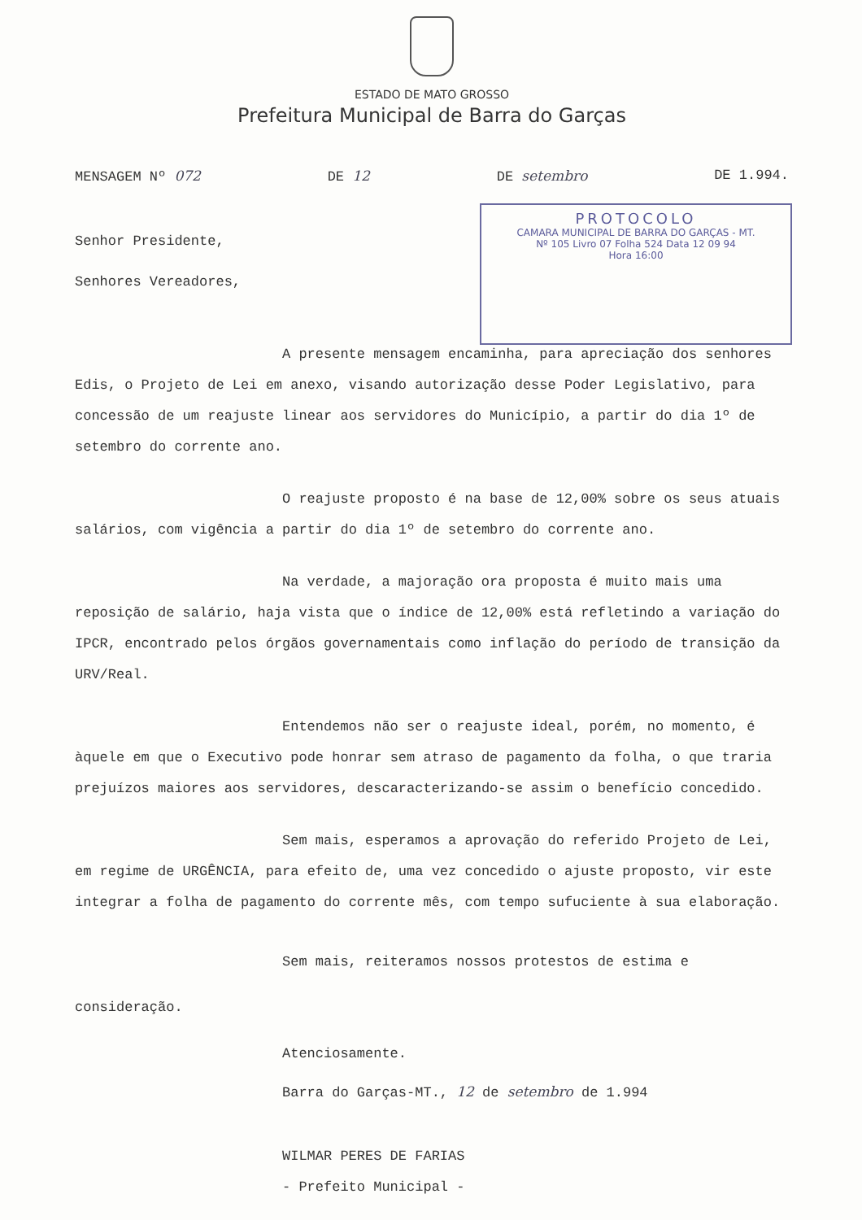ESTADO DE MATO GROSSO
Prefeitura Municipal de Barra do Garças
MENSAGEM Nº 072 DE 12 DE setembro DE 1.994.
PROTOCOLO
CAMARA MUNICIPAL DE BARRA DO GARÇAS - MT.
Nº 105 Livro 07 Folha 524 Data 12 09 94
Hora 16:00
Senhor Presidente,
Senhores Vereadores,
A presente mensagem encaminha, para apreciação dos senhores Edis, o Projeto de Lei em anexo, visando autorização desse Poder Legislativo, para concessão de um reajuste linear aos servidores do Município, a partir do dia 1º de setembro do corrente ano.
O reajuste proposto é na base de 12,00% sobre os seus atuais salários, com vigência a partir do dia 1º de setembro do corrente ano.
Na verdade, a majoração ora proposta é muito mais uma reposição de salário, haja vista que o índice de 12,00% está refletindo a variação do IPCR, encontrado pelos órgãos governamentais como inflação do período de transição da URV/Real.
Entendemos não ser o reajuste ideal, porém, no momento, é àquele em que o Executivo pode honrar sem atraso de pagamento da folha, o que traria prejuízos maiores aos servidores, descaracterizando-se assim o benefício concedido.
Sem mais, esperamos a aprovação do referido Projeto de Lei, em regime de URGÊNCIA, para efeito de, uma vez concedido o ajuste proposto, vir este integrar a folha de pagamento do corrente mês, com tempo sufuciente à sua elaboração.
Sem mais, reiteramos nossos protestos de estima e consideração.
Atenciosamente.
Barra do Garças-MT., 12 de setembro de 1.994
WILMAR PERES DE FARIAS
- Prefeito Municipal -